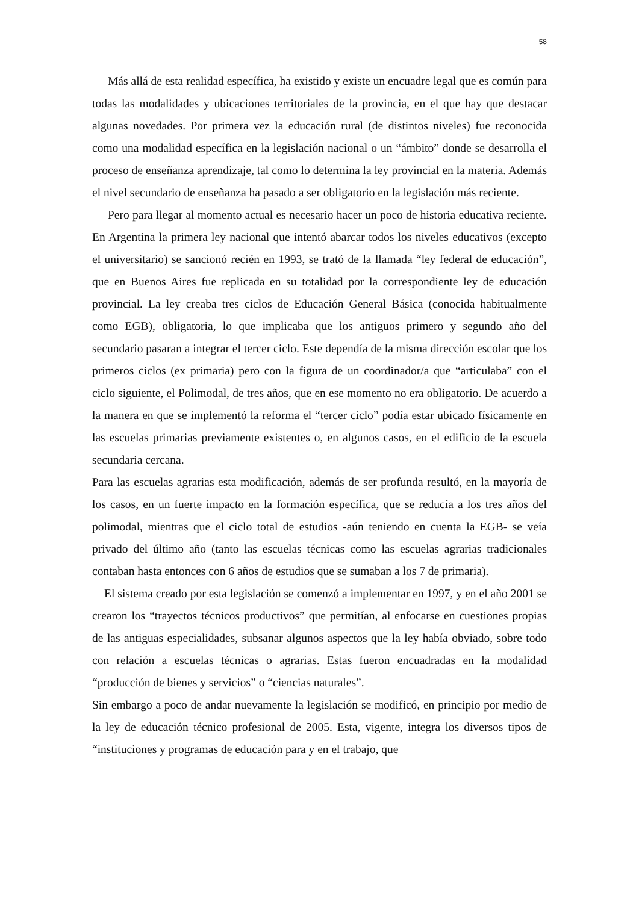58
Más allá de esta realidad específica, ha existido y existe un encuadre legal que es común para todas las modalidades y ubicaciones territoriales de la provincia, en el que hay que destacar algunas novedades. Por primera vez la educación rural (de distintos niveles) fue reconocida como una modalidad específica en la legislación nacional o un “ámbito” donde se desarrolla el proceso de enseñanza aprendizaje, tal como lo determina la ley provincial en la materia. Además el nivel secundario de enseñanza ha pasado a ser obligatorio en la legislación más reciente.
Pero para llegar al momento actual es necesario hacer un poco de historia educativa reciente. En Argentina la primera ley nacional que intentó abarcar todos los niveles educativos (excepto el universitario) se sancionó recién en 1993, se trató de la llamada “ley federal de educación”, que en Buenos Aires fue replicada en su totalidad por la correspondiente ley de educación provincial. La ley creaba tres ciclos de Educación General Básica (conocida habitualmente como EGB), obligatoria, lo que implicaba que los antiguos primero y segundo año del secundario pasaran a integrar el tercer ciclo. Este dependía de la misma dirección escolar que los primeros ciclos (ex primaria) pero con la figura de un coordinador/a que “articulaba” con el ciclo siguiente, el Polimodal, de tres años, que en ese momento no era obligatorio. De acuerdo a la manera en que se implementó la reforma el “tercer ciclo” podía estar ubicado físicamente en las escuelas primarias previamente existentes o, en algunos casos, en el edificio de la escuela secundaria cercana.
Para las escuelas agrarias esta modificación, además de ser profunda resultó, en la mayoría de los casos, en un fuerte impacto en la formación específica, que se reducía a los tres años del polimodal, mientras que el ciclo total de estudios -aún teniendo en cuenta la EGB- se veía privado del último año (tanto las escuelas técnicas como las escuelas agrarias tradicionales contaban hasta entonces con 6 años de estudios que se sumaban a los 7 de primaria).
El sistema creado por esta legislación se comenzó a implementar en 1997, y en el año 2001 se crearon los “trayectos técnicos productivos” que permitían, al enfocarse en cuestiones propias de las antiguas especialidades, subsanar algunos aspectos que la ley había obviado, sobre todo con relación a escuelas técnicas o agrarias. Estas fueron encuadradas en la modalidad “producción de bienes y servicios” o “ciencias naturales”.
Sin embargo a poco de andar nuevamente la legislación se modificó, en principio por medio de la ley de educación técnico profesional de 2005. Esta, vigente, integra los diversos tipos de “instituciones y programas de educación para y en el trabajo, que